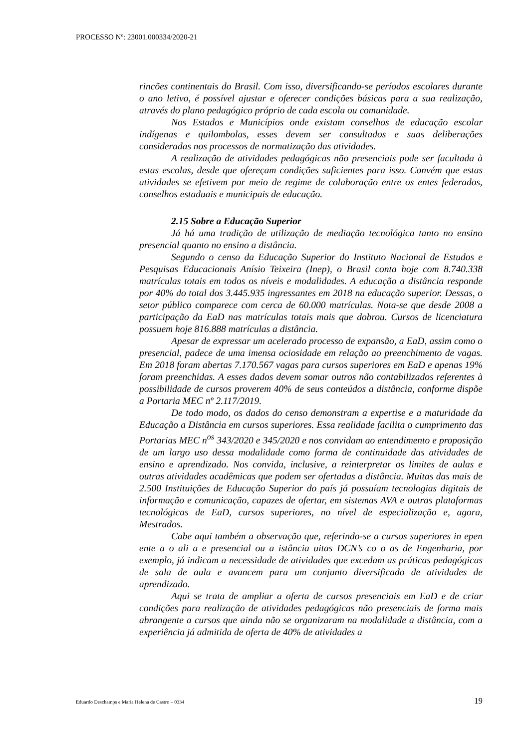PROCESSO Nº: 23001.000334/2020-21
rincões continentais do Brasil. Com isso, diversificando-se períodos escolares durante o ano letivo, é possível ajustar e oferecer condições básicas para a sua realização, através do plano pedagógico próprio de cada escola ou comunidade.
Nos Estados e Municípios onde existam conselhos de educação escolar indígenas e quilombolas, esses devem ser consultados e suas deliberações consideradas nos processos de normatização das atividades.
A realização de atividades pedagógicas não presenciais pode ser facultada à estas escolas, desde que ofereçam condições suficientes para isso. Convém que estas atividades se efetivem por meio de regime de colaboração entre os entes federados, conselhos estaduais e municipais de educação.
2.15 Sobre a Educação Superior
Já há uma tradição de utilização de mediação tecnológica tanto no ensino presencial quanto no ensino a distância.
Segundo o censo da Educação Superior do Instituto Nacional de Estudos e Pesquisas Educacionais Anísio Teixeira (Inep), o Brasil conta hoje com 8.740.338 matrículas totais em todos os níveis e modalidades. A educação a distância responde por 40% do total dos 3.445.935 ingressantes em 2018 na educação superior. Dessas, o setor público comparece com cerca de 60.000 matrículas. Nota-se que desde 2008 a participação da EaD nas matrículas totais mais que dobrou. Cursos de licenciatura possuem hoje 816.888 matrículas a distância.
Apesar de expressar um acelerado processo de expansão, a EaD, assim como o presencial, padece de uma imensa ociosidade em relação ao preenchimento de vagas. Em 2018 foram abertas 7.170.567 vagas para cursos superiores em EaD e apenas 19% foram preenchidas. A esses dados devem somar outros não contabilizados referentes à possibilidade de cursos proverem 40% de seus conteúdos a distância, conforme dispõe a Portaria MEC nº 2.117/2019.
De todo modo, os dados do censo demonstram a expertise e a maturidade da Educação a Distância em cursos superiores. Essa realidade facilita o cumprimento das Portarias MEC n<sup>os</sup> 343/2020 e 345/2020 e nos convidam ao entendimento e proposição de um largo uso dessa modalidade como forma de continuidade das atividades de ensino e aprendizado. Nos convida, inclusive, a reinterpretar os limites de aulas e outras atividades acadêmicas que podem ser ofertadas a distância. Muitas das mais de 2.500 Instituições de Educação Superior do país já possuíam tecnologias digitais de informação e comunicação, capazes de ofertar, em sistemas AVA e outras plataformas tecnológicas de EaD, cursos superiores, no nível de especialização e, agora, Mestrados.
Cabe aqui também a observação que, referindo-se a cursos superiores in epen ente a o ali a e presencial ou a istância uitas DCN’s co o as de Engenharia, por exemplo, já indicam a necessidade de atividades que excedam as práticas pedagógicas de sala de aula e avancem para um conjunto diversificado de atividades de aprendizado.
Aqui se trata de ampliar a oferta de cursos presenciais em EaD e de criar condições para realização de atividades pedagógicas não presenciais de forma mais abrangente a cursos que ainda não se organizaram na modalidade a distância, com a experiência já admitida de oferta de 40% de atividades a
Eduardo Deschamps e Maria Helena de Castro – 0334 19